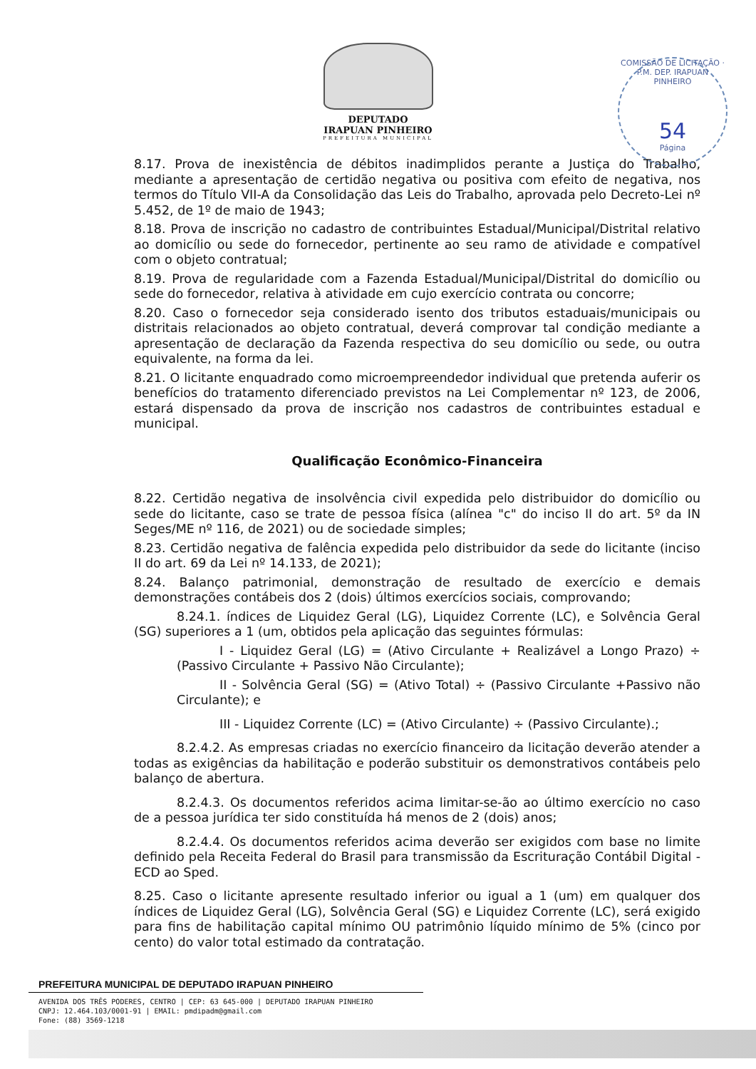DEPUTADO
IRAPUAN PINHEIRO
PREFEITURA MUNICIPAL
COMISSÃO DE LICITAÇÃO · P.M. DEP. IRAPUAN PINHEIRO
54
Página
8.17. Prova de inexistência de débitos inadimplidos perante a Justiça do Trabalho, mediante a apresentação de certidão negativa ou positiva com efeito de negativa, nos termos do Título VII-A da Consolidação das Leis do Trabalho, aprovada pelo Decreto-Lei nº 5.452, de 1º de maio de 1943;
8.18. Prova de inscrição no cadastro de contribuintes Estadual/Municipal/Distrital relativo ao domicílio ou sede do fornecedor, pertinente ao seu ramo de atividade e compatível com o objeto contratual;
8.19. Prova de regularidade com a Fazenda Estadual/Municipal/Distrital do domicílio ou sede do fornecedor, relativa à atividade em cujo exercício contrata ou concorre;
8.20. Caso o fornecedor seja considerado isento dos tributos estaduais/municipais ou distritais relacionados ao objeto contratual, deverá comprovar tal condição mediante a apresentação de declaração da Fazenda respectiva do seu domicílio ou sede, ou outra equivalente, na forma da lei.
8.21. O licitante enquadrado como microempreendedor individual que pretenda auferir os benefícios do tratamento diferenciado previstos na Lei Complementar nº 123, de 2006, estará dispensado da prova de inscrição nos cadastros de contribuintes estadual e municipal.
Qualificação Econômico-Financeira
8.22. Certidão negativa de insolvência civil expedida pelo distribuidor do domicílio ou sede do licitante, caso se trate de pessoa física (alínea "c" do inciso II do art. 5º da IN Seges/ME nº 116, de 2021) ou de sociedade simples;
8.23. Certidão negativa de falência expedida pelo distribuidor da sede do licitante (inciso II do art. 69 da Lei nº 14.133, de 2021);
8.24. Balanço patrimonial, demonstração de resultado de exercício e demais demonstrações contábeis dos 2 (dois) últimos exercícios sociais, comprovando;
8.24.1. índices de Liquidez Geral (LG), Liquidez Corrente (LC), e Solvência Geral (SG) superiores a 1 (um, obtidos pela aplicação das seguintes fórmulas:
I - Liquidez Geral (LG) = (Ativo Circulante + Realizável a Longo Prazo) ÷ (Passivo Circulante + Passivo Não Circulante);
II - Solvência Geral (SG) = (Ativo Total) ÷ (Passivo Circulante +Passivo não Circulante); e
III - Liquidez Corrente (LC) = (Ativo Circulante) ÷ (Passivo Circulante).;
8.2.4.2. As empresas criadas no exercício financeiro da licitação deverão atender a todas as exigências da habilitação e poderão substituir os demonstrativos contábeis pelo balanço de abertura.
8.2.4.3. Os documentos referidos acima limitar-se-ão ao último exercício no caso de a pessoa jurídica ter sido constituída há menos de 2 (dois) anos;
8.2.4.4. Os documentos referidos acima deverão ser exigidos com base no limite definido pela Receita Federal do Brasil para transmissão da Escrituração Contábil Digital - ECD ao Sped.
8.25. Caso o licitante apresente resultado inferior ou igual a 1 (um) em qualquer dos índices de Liquidez Geral (LG), Solvência Geral (SG) e Liquidez Corrente (LC), será exigido para fins de habilitação capital mínimo OU patrimônio líquido mínimo de 5% (cinco por cento) do valor total estimado da contratação.
PREFEITURA MUNICIPAL DE DEPUTADO IRAPUAN PINHEIRO
AVENIDA DOS TRÊS PODERES, CENTRO | CEP: 63 645-000 | DEPUTADO IRAPUAN PINHEIRO
CNPJ: 12.464.103/0001-91 | EMAIL: pmdipadm@gmail.com
Fone: (88) 3569-1218